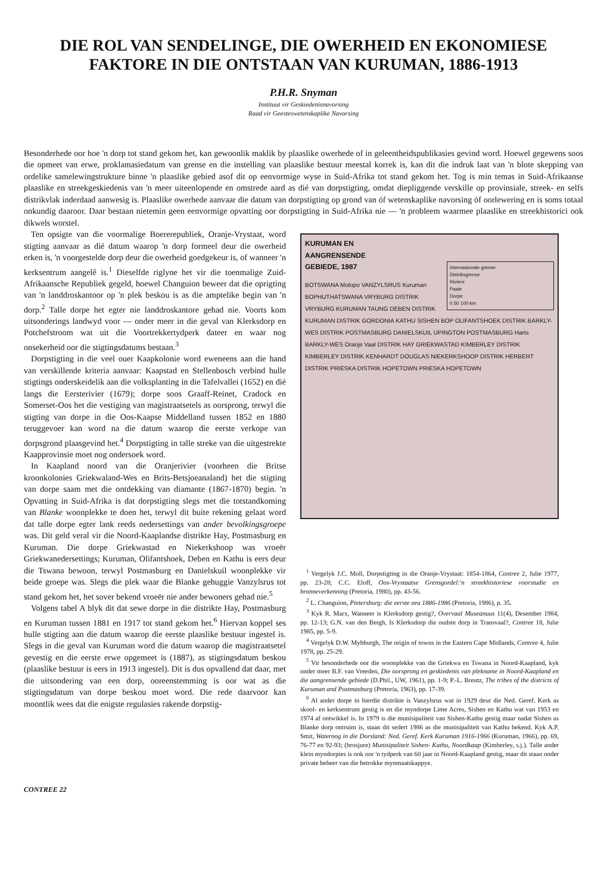DIE ROL VAN SENDELINGE, DIE OWERHEID EN EKONOMIESE FAKTORE IN DIE ONTSTAAN VAN KURUMAN, 1886-1913
P.H.R. Snyman
Instituut vir Geskiedenisnavorsing
Raad vir Geesteswetenskaplike Navorsing
Besonderhede oor hoe 'n dorp tot stand gekom het, kan gewoonlik maklik by plaaslike owerhede of in geleentheidspublikasies gevind word. Hoewel gegewens soos die opmeet van erwe, proklamasiedatum van grense en die instelling van plaaslike bestuur meestal korrek is, kan dit die indruk laat van 'n blote skepping van ordelike samelewingstrukture binne 'n plaaslike gebied asof dit op eenvormige wyse in Suid-Afrika tot stand gekom het. Tog is min temas in Suid-Afrikaanse plaaslike en streekgeskiedenis van 'n meer uiteenlopende en omstrede aard as dié van dorpstigting, omdat diepliggende verskille op provinsiale, streek- en selfs distrikvlak inderdaad aanwesig is. Plaaslike owerhede aanvaar die datum van dorpstigting op grond van óf wetenskaplike navorsing óf oorlewering en is soms totaal onkundig daaroor. Daar bestaan nietemin geen eenvormige opvatting oor dorpstigting in Suid-Afrika nie — 'n probleem waarmee plaaslike en streekhistorici ook dikwels worstel.
Ten opsigte van die voormalige Boererepubliek, Oranje-Vrystaat, word stigting aanvaar as dié datum waarop 'n dorp formeel deur die owerheid erken is, 'n voorgestelde dorp deur die owerheid goedgekeur is, of wanneer 'n kerksentrum aangelê is.<sup>1</sup> Dieselfde riglyne het vir die toenmalige Zuid-Afrikaansche Republiek gegeld, hoewel Changuion beweer dat die oprigting van 'n landdroskantoor op 'n plek beskou is as die amptelike begin van 'n dorp.<sup>2</sup> Talle dorpe het egter nie landdroskantore gehad nie. Voorts kom uitsonderings landwyd voor — onder meer in die geval van Klerksdorp en Potchefstroom wat uit die Voortrekkertydperk dateer en waar nog onsekerheid oor die stigtingsdatums bestaan.<sup>3</sup>
Dorpstigting in die veel ouer Kaapkolonie word eweneens aan die hand van verskillende kriteria aanvaar: Kaapstad en Stellenbosch verbind hulle stigtings onderskeidelik aan die volksplanting in die Tafelvallei (1652) en dié langs die Eersterivier (1679); dorpe soos Graaff-Reinet, Cradock en Somerset-Oos het die vestiging van magistraatsetels as oorsprong, terwyl die stigting van dorpe in die Oos-Kaapse Middelland tussen 1852 en 1880 teruggevoer kan word na die datum waarop die eerste verkope van dorpsgrond plaasgevind het.<sup>4</sup> Dorpstigting in talle streke van die uitgestrekte Kaapprovinsie moet nog ondersoek word.
In Kaapland noord van die Oranjerivier (voorheen die Britse kroonkolonies Griekwaland-Wes en Brits-Betsjoeanaland) het die stigting van dorpe saam met die ontdekking van diamante (1867-1870) begin. 'n Opvatting in Suid-Afrika is dat dorpstigting slegs met die totstandkoming van Blanke woonplekke te doen het, terwyl dit buite rekening gelaat word dat talle dorpe egter lank reeds nedersettings van ander bevolkingsgroepe was. Dit geld veral vir die Noord-Kaaplandse distrikte Hay, Postmasburg en Kuruman. Die dorpe Griekwastad en Niekerkshoop was vroeër Griekwanedersettings; Kuruman, Olifantshoek, Deben en Kathu is eers deur die Tswana bewoon, terwyl Postmasburg en Danielskuil woonplekke vir beide groepe was. Slegs die plek waar die Blanke gehuggie Vanzylsrus tot stand gekom het, het sover bekend vroeër nie ander bewoners gehad nie.<sup>5</sup>
Volgens tabel A blyk dit dat sewe dorpe in die distrikte Hay, Postmasburg en Kuruman tussen 1881 en 1917 tot stand gekom het.<sup>6</sup> Hiervan koppel ses hulle stigting aan die datum waarop die eerste plaaslike bestuur ingestel is. Slegs in die geval van Kuruman word die datum waarop die magistraatsetel gevestig en die eerste erwe opgemeet is (1887), as stigtingsdatum beskou (plaaslike bestuur is eers in 1913 ingestel). Dit is dus opvallend dat daar, met die uitsondering van een dorp, ooreenstemming is oor wat as die stigtingsdatum van dorpe beskou moet word. Die rede daarvoor kan moontlik wees dat die enigste regulasies rakende dorpstig-
KURUMAN EN
AANGRENSENDE
GEBIEDE, 1987
Internasionale grense
Distriksgrense
Riviere
Paaie
Dorpe
0 50 100 km
BOTSWANA Molopo VANZYLSRUS Kuruman BOPHUTHATSWANA VRYBURG DISTRIK VRYBURG KURUMAN TAUNG DEBEN DISTRIK KURUMAN DISTRIK GORDONIA KATHU SISHEN BOP OLIFANTSHOEK DISTRIK BARKLY-WES DISTRIK POSTMASBURG DANIELSKUIL UPINGTON POSTMASBURG Harts BARKLY-WES Oranje Vaal DISTRIK HAY GRIEKWASTAD KIMBERLEY DISTRIK KIMBERLEY DISTRIK KENHARDT DOUGLAS NIEKERKSHOOP DISTRIK HERBERT DISTRIK PRIESKA DISTRIK HOPETOWN PRIESKA HOPETOWN
<sup>1</sup> Vergelyk J.C. Moll, Dorpstigting in die Oranje-Vrystaat: 1854-1864, Contree 2, Julie 1977, pp. 23-28; C.C. Eloff, Oos-Vrystaatse Grensgordel:'n streekhistoriese voorstudie en bronneverkenning (Pretoria, 1980), pp. 43-56.
<sup>2</sup> L. Changuion, Pietersburg: die eerste eeu 1886-1986 (Pretoria, 1986), p. 35.
<sup>3</sup> Kyk R. Marx, Wanneer is Klerksdorp gestig?, Overvaal Museanuus 11(4), Desember 1984, pp. 12-13; G.N. van den Bergh, Is Klerksdorp die oudste dorp in Transvaal?, Contree 18, Julie 1985, pp. 5-9.
<sup>4</sup> Vergelyk D.W. Mybburgh, The origin of towns in the Eastern Cape Midlands, Contree 4, Julie 1978, pp. 25-29.
<sup>5</sup> Vir besonderhede oor die woonplekke van die Griekwa en Tswana in Noord-Kaapland, kyk onder meer B.F. van Vreeden, Die oorsprong en geskiedenis van plekname in Noord-Kaapland en die aangrensende gebiede (D.Phil., UW, 1961), pp. 1-9; P.-L. Breutz, The tribes of the districts of Kuruman and Postmasburg (Pretoria, 1963), pp. 17-39.
<sup>6</sup> Al ander dorpe in hierdie distrikte is Vanzylsrus wat in 1929 deur die Ned. Geref. Kerk as skool- en kerksentrum gestig is en die myndorpe Lime Acres, Sishen en Kathu wat van 1953 en 1974 af ontwikkel is. In 1979 is die munisipaliteit van Sishen-Kathu gestig maar nadat Sishen as Blanke dorp ontruim is, staan dit sedert 1986 as die munisipaliteit van Kathu bekend. Kyk A.P. Smit, Wateroog in die Dorsland: Ned. Geref. Kerk Kuruman 1916-1966 (Kuruman, 1966), pp. 69, 76-77 en 92-93; (brosjure) Munisipaliteit Sishen- Kathu, Noordkaap (Kimberley, s.j.). Talle ander klein myndorpies is ook oor 'n tydperk van 60 jaar in Noord-Kaapland gestig, maar dit staan onder private beheer van die betrokke mynmaatskappye.
CONTREE 22